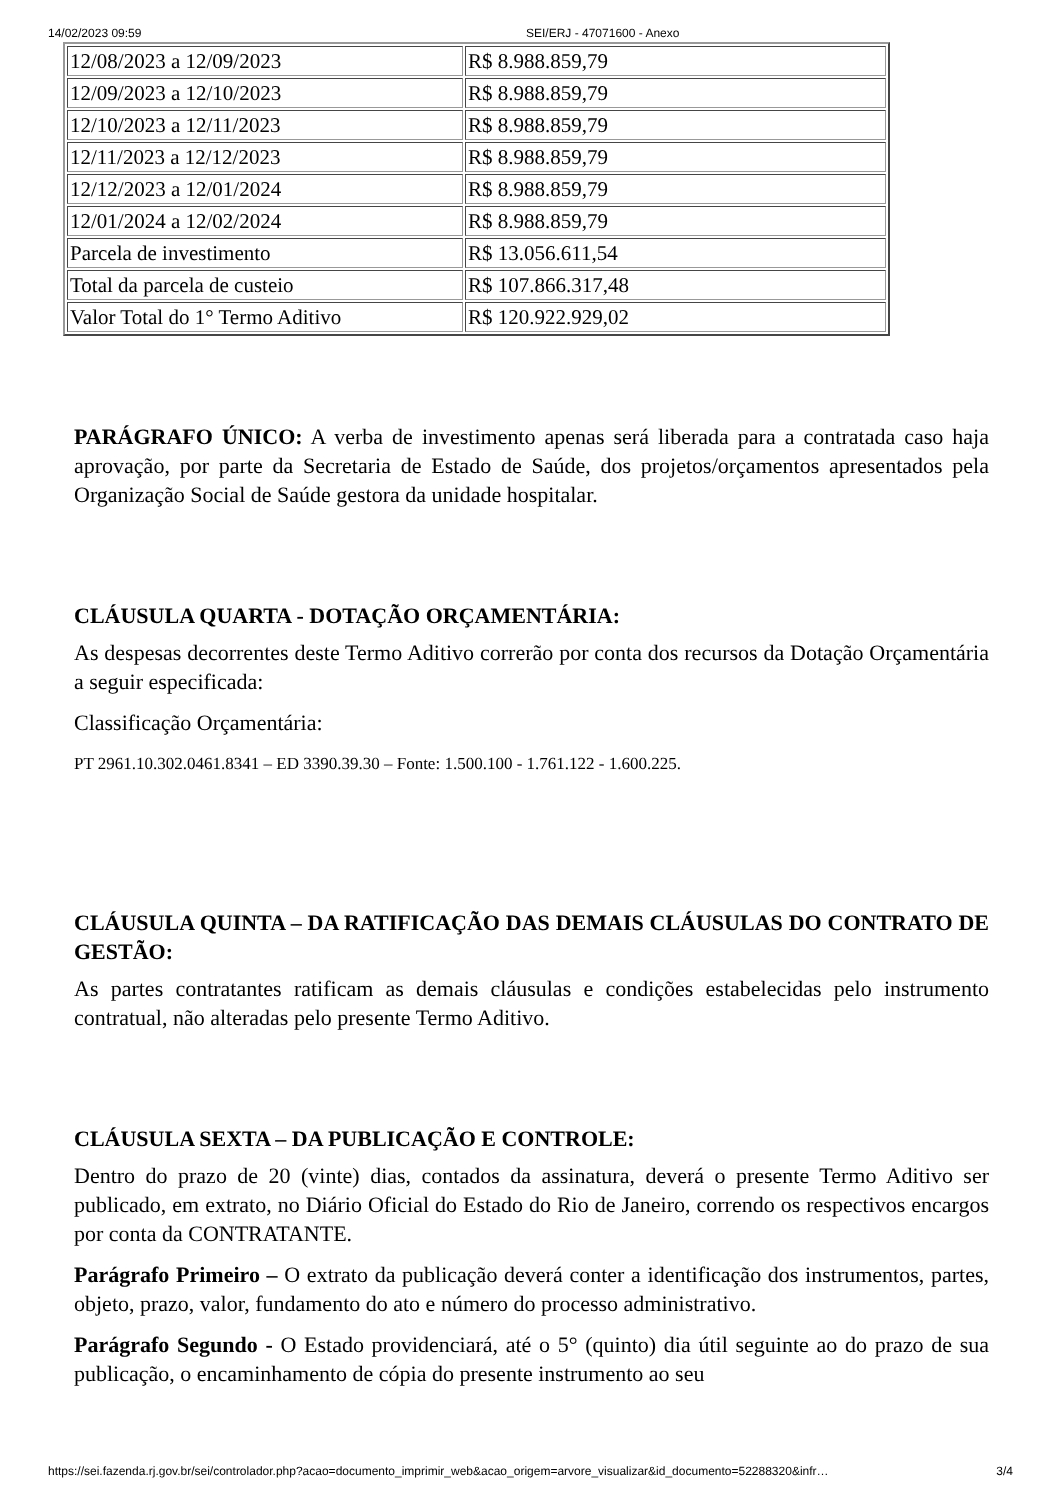14/02/2023 09:59 SEI/ERJ - 47071600 - Anexo
| 12/08/2023 a 12/09/2023 | R$ 8.988.859,79 |
| 12/09/2023 a 12/10/2023 | R$ 8.988.859,79 |
| 12/10/2023 a 12/11/2023 | R$ 8.988.859,79 |
| 12/11/2023 a 12/12/2023 | R$ 8.988.859,79 |
| 12/12/2023 a 12/01/2024 | R$ 8.988.859,79 |
| 12/01/2024 a 12/02/2024 | R$ 8.988.859,79 |
| Parcela de investimento | R$ 13.056.611,54 |
| Total da parcela de custeio | R$ 107.866.317,48 |
| Valor Total do 1° Termo Aditivo | R$ 120.922.929,02 |
PARÁGRAFO ÚNICO: A verba de investimento apenas será liberada para a contratada caso haja aprovação, por parte da Secretaria de Estado de Saúde, dos projetos/orçamentos apresentados pela Organização Social de Saúde gestora da unidade hospitalar.
CLÁUSULA QUARTA - DOTAÇÃO ORÇAMENTÁRIA:
As despesas decorrentes deste Termo Aditivo correrão por conta dos recursos da Dotação Orçamentária a seguir especificada:
Classificação Orçamentária:
PT 2961.10.302.0461.8341 – ED 3390.39.30 – Fonte: 1.500.100 - 1.761.122 - 1.600.225.
CLÁUSULA QUINTA – DA RATIFICAÇÃO DAS DEMAIS CLÁUSULAS DO CONTRATO DE GESTÃO:
As partes contratantes ratificam as demais cláusulas e condições estabelecidas pelo instrumento contratual, não alteradas pelo presente Termo Aditivo.
CLÁUSULA SEXTA – DA PUBLICAÇÃO E CONTROLE:
Dentro do prazo de 20 (vinte) dias, contados da assinatura, deverá o presente Termo Aditivo ser publicado, em extrato, no Diário Oficial do Estado do Rio de Janeiro, correndo os respectivos encargos por conta da CONTRATANTE.
Parágrafo Primeiro – O extrato da publicação deverá conter a identificação dos instrumentos, partes, objeto, prazo, valor, fundamento do ato e número do processo administrativo.
Parágrafo Segundo - O Estado providenciará, até o 5° (quinto) dia útil seguinte ao do prazo de sua publicação, o encaminhamento de cópia do presente instrumento ao seu
https://sei.fazenda.rj.gov.br/sei/controlador.php?acao=documento_imprimir_web&acao_origem=arvore_visualizar&id_documento=52288320&infr… 3/4